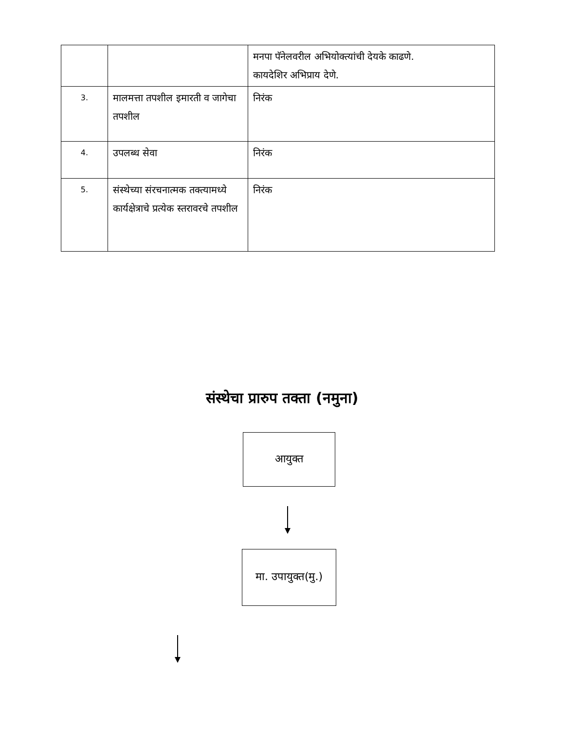| | | मनपा पॅनेलवरील अभियोक्त्यांची देयके काढणे. कायदेशिर अभिप्राय देणे. |
| 3. | मालमत्ता तपशील इमारती व जागेचा तपशील | निरंक |
| 4. | उपलब्ध सेवा | निरंक |
| 5. | संस्थेच्या संरचनात्मक तक्त्यामध्ये कार्यक्षेत्राचे प्रत्येक स्तरावरचे तपशील | निरंक |
संस्थेचा प्रारुप तक्ता (नमुना)
आयुक्त
मा. उपायुक्त(मु.)